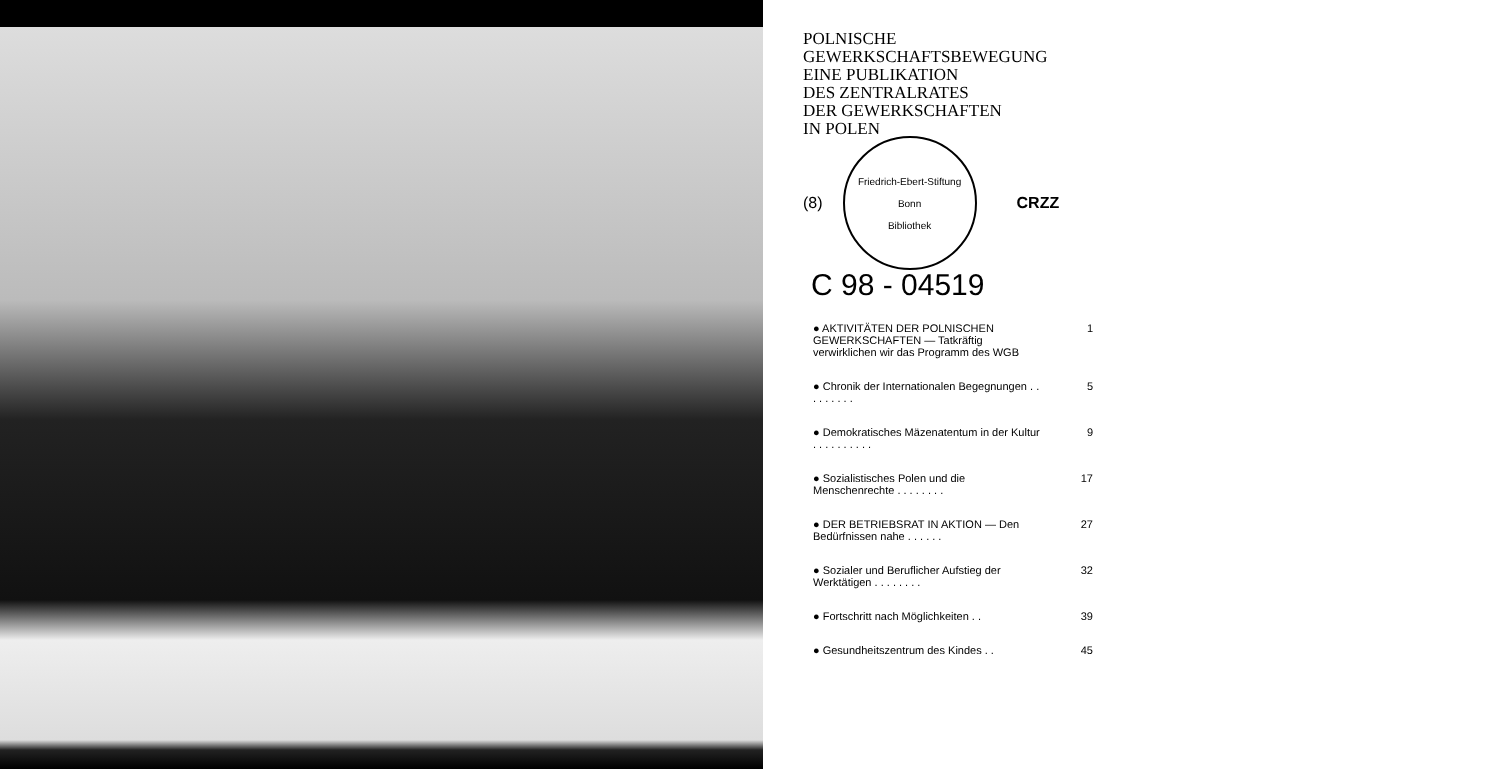POLNISCHE
GEWERKSCHAFTSBEWEGUNG
EINE PUBLIKATION
DES ZENTRALRATES
DER GEWERKSCHAFTEN
IN POLEN
(8)
Friedrich-Ebert-Stiftung
Bonn
Bibliothek
CRZZ
C 98 - 04519
● AKTIVITÄTEN DER POLNISCHEN GEWERKSCHAFTEN — Tatkräftig verwirklichen wir das Programm des WGB 1
● Chronik der Internationalen Begegnungen . . . . . . . . . 5
● Demokratisches Mäzenatentum in der Kultur . . . . . . . . . . 9
● Sozialistisches Polen und die Menschenrechte . . . . . . . . 17
● DER BETRIEBSRAT IN AKTION — Den Bedürfnissen nahe . . . . . . 27
● Sozialer und Beruflicher Aufstieg der Werktätigen . . . . . . . . 32
● Fortschritt nach Möglichkeiten . . 39
● Gesundheitszentrum des Kindes . . 45